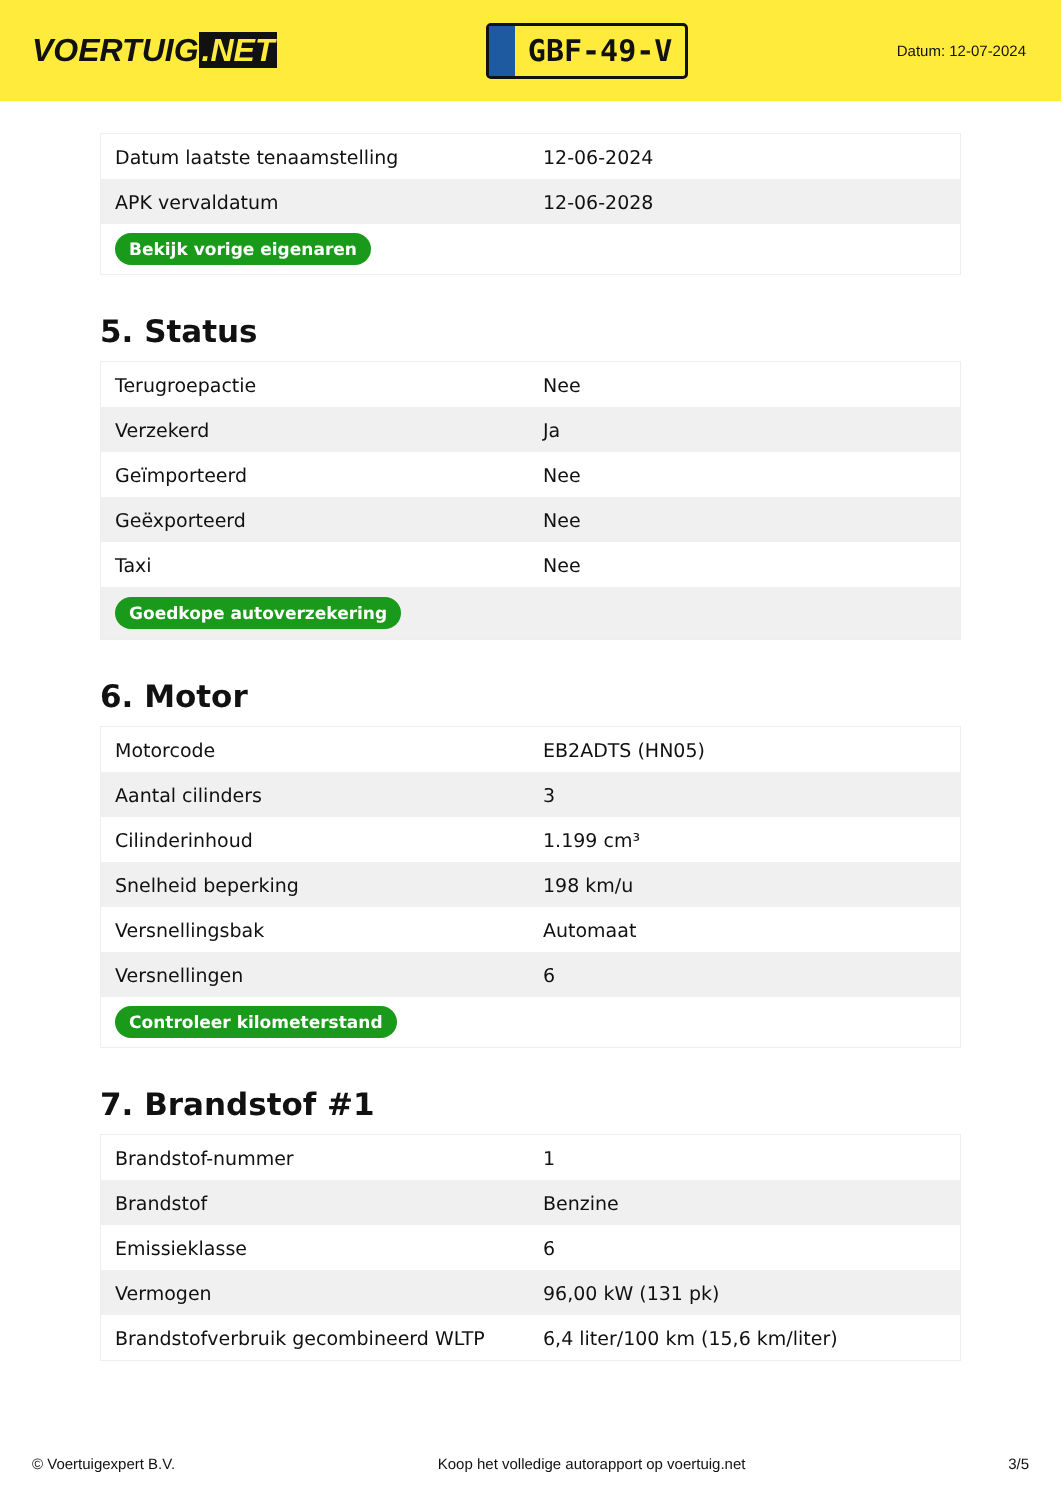VOERTUIG.NET
GBF-49-V
Datum: 12-07-2024
| Datum laatste tenaamstelling | 12-06-2024 |
| APK vervaldatum | 12-06-2028 |
| Bekijk vorige eigenaren | |
5. Status
| Terugroepactie | Nee |
| Verzekerd | Ja |
| Geïmporteerd | Nee |
| Geëxporteerd | Nee |
| Taxi | Nee |
| Goedkope autoverzekering | |
6. Motor
| Motorcode | EB2ADTS (HN05) |
| Aantal cilinders | 3 |
| Cilinderinhoud | 1.199 cm³ |
| Snelheid beperking | 198 km/u |
| Versnellingsbak | Automaat |
| Versnellingen | 6 |
| Controleer kilometerstand | |
7. Brandstof #1
| Brandstof-nummer | 1 |
| Brandstof | Benzine |
| Emissieklasse | 6 |
| Vermogen | 96,00 kW (131 pk) |
| Brandstofverbruik gecombineerd WLTP | 6,4 liter/100 km (15,6 km/liter) |
© Voertuigexpert B.V. Koop het volledige autorapport op voertuig.net 3/5